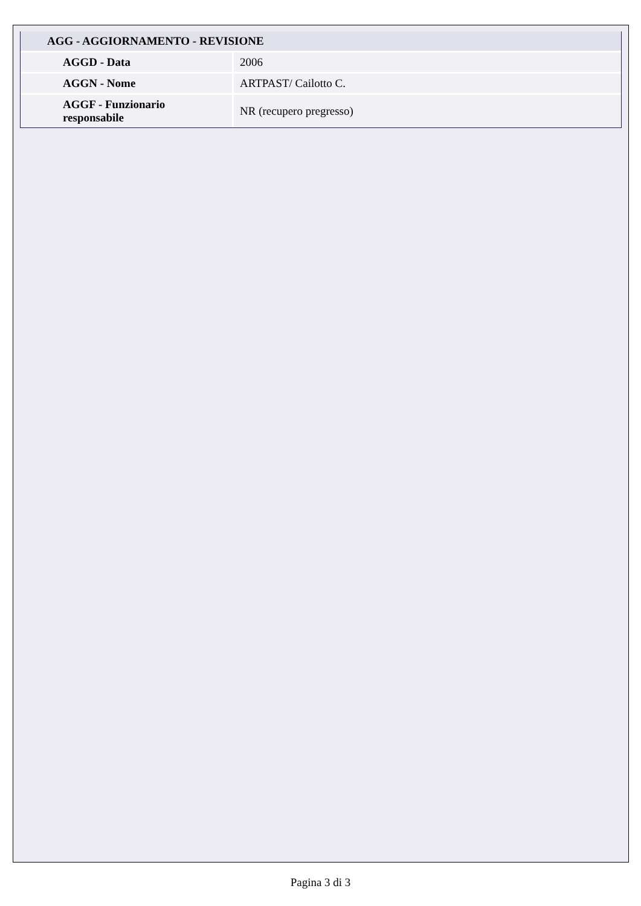| AGG - AGGIORNAMENTO - REVISIONE | |
| --- | --- |
| AGGD - Data | 2006 |
| AGGN - Nome | ARTPAST/ Cailotto C. |
| AGGF - Funzionario responsabile | NR (recupero pregresso) |
Pagina 3 di 3